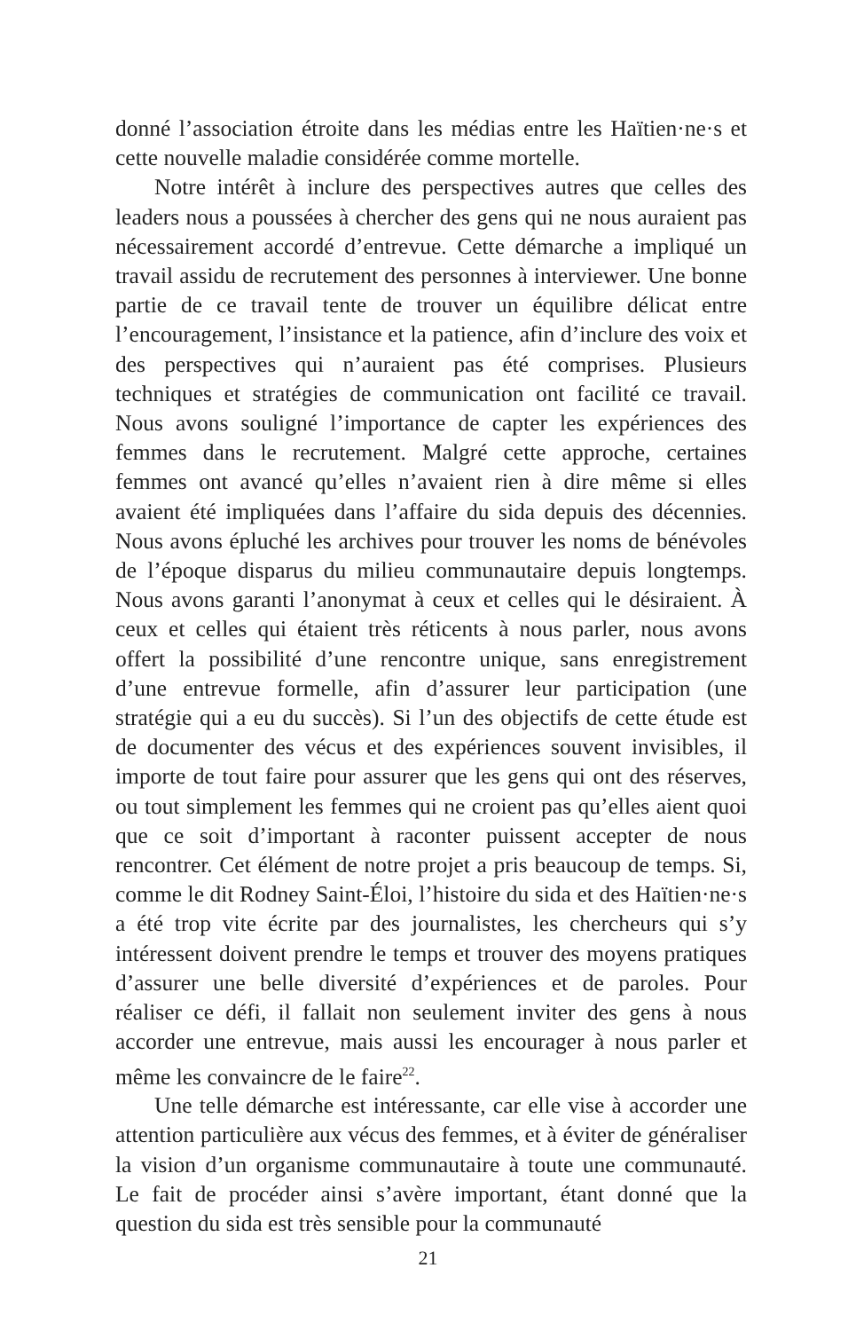donné l’association étroite dans les médias entre les Haïtien·ne·s et cette nouvelle maladie considérée comme mortelle.
Notre intérêt à inclure des perspectives autres que celles des leaders nous a poussées à chercher des gens qui ne nous auraient pas nécessairement accordé d’entrevue. Cette démarche a impliqué un travail assidu de recrutement des personnes à interviewer. Une bonne partie de ce travail tente de trouver un équilibre délicat entre l’encouragement, l’insistance et la patience, afin d’inclure des voix et des perspectives qui n’auraient pas été comprises. Plusieurs techniques et stratégies de communication ont facilité ce travail. Nous avons souligné l’importance de capter les expériences des femmes dans le recrutement. Malgré cette approche, certaines femmes ont avancé qu’elles n’avaient rien à dire même si elles avaient été impliquées dans l’affaire du sida depuis des décennies. Nous avons épluché les archives pour trouver les noms de bénévoles de l’époque disparus du milieu communautaire depuis longtemps. Nous avons garanti l’anonymat à ceux et celles qui le désiraient. À ceux et celles qui étaient très réticents à nous parler, nous avons offert la possibilité d’une rencontre unique, sans enregistrement d’une entrevue formelle, afin d’assurer leur participation (une stratégie qui a eu du succès). Si l’un des objectifs de cette étude est de documenter des vécus et des expériences souvent invisibles, il importe de tout faire pour assurer que les gens qui ont des réserves, ou tout simplement les femmes qui ne croient pas qu’elles aient quoi que ce soit d’important à raconter puissent accepter de nous rencontrer. Cet élément de notre projet a pris beaucoup de temps. Si, comme le dit Rodney Saint-Éloi, l’histoire du sida et des Haïtien·ne·s a été trop vite écrite par des journalistes, les chercheurs qui s’y intéressent doivent prendre le temps et trouver des moyens pratiques d’assurer une belle diversité d’expériences et de paroles. Pour réaliser ce défi, il fallait non seulement inviter des gens à nous accorder une entrevue, mais aussi les encourager à nous parler et même les convaincre de le faire<sup>22</sup>.
Une telle démarche est intéressante, car elle vise à accorder une attention particulière aux vécus des femmes, et à éviter de généraliser la vision d’un organisme communautaire à toute une communauté. Le fait de procéder ainsi s’avère important, étant donné que la question du sida est très sensible pour la communauté
21